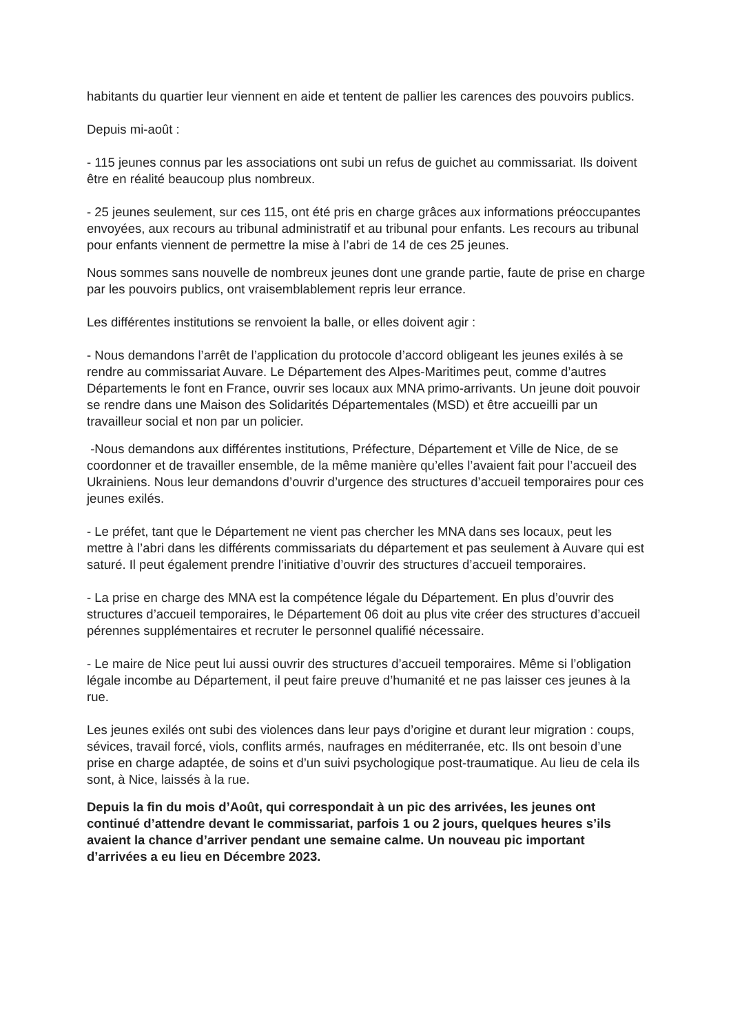habitants du quartier leur viennent en aide et tentent de pallier les carences des pouvoirs publics.
Depuis mi-août :
- 115 jeunes connus par les associations ont subi un refus de guichet au commissariat. Ils doivent être en réalité beaucoup plus nombreux.
- 25 jeunes seulement, sur ces 115, ont été pris en charge grâces aux informations préoccupantes envoyées, aux recours au tribunal administratif et au tribunal pour enfants. Les recours au tribunal pour enfants viennent de permettre la mise à l’abri de 14 de ces 25 jeunes.
Nous sommes sans nouvelle de nombreux jeunes dont une grande partie, faute de prise en charge par les pouvoirs publics, ont vraisemblablement repris leur errance.
Les différentes institutions se renvoient la balle, or elles doivent agir :
- Nous demandons l’arrêt de l’application du protocole d’accord obligeant les jeunes exilés à se rendre au commissariat Auvare. Le Département des Alpes-Maritimes peut, comme d’autres Départements le font en France, ouvrir ses locaux aux MNA primo-arrivants. Un jeune doit pouvoir se rendre dans une Maison des Solidarités Départementales (MSD) et être accueilli par un travailleur social et non par un policier.
-Nous demandons aux différentes institutions, Préfecture, Département et Ville de Nice, de se coordonner et de travailler ensemble, de la même manière qu’elles l’avaient fait pour l’accueil des Ukrainiens. Nous leur demandons d’ouvrir d’urgence des structures d’accueil temporaires pour ces jeunes exilés.
- Le préfet, tant que le Département ne vient pas chercher les MNA dans ses locaux, peut les mettre à l’abri dans les différents commissariats du département et pas seulement à Auvare qui est saturé. Il peut également prendre l’initiative d’ouvrir des structures d’accueil temporaires.
- La prise en charge des MNA est la compétence légale du Département. En plus d’ouvrir des structures d’accueil temporaires, le Département 06 doit au plus vite créer des structures d’accueil pérennes supplémentaires et recruter le personnel qualifié nécessaire.
- Le maire de Nice peut lui aussi ouvrir des structures d’accueil temporaires. Même si l’obligation légale incombe au Département, il peut faire preuve d’humanité et ne pas laisser ces jeunes à la rue.
Les jeunes exilés ont subi des violences dans leur pays d’origine et durant leur migration : coups, sévices, travail forcé, viols, conflits armés, naufrages en méditerranée, etc. Ils ont besoin d’une prise en charge adaptée, de soins et d’un suivi psychologique post-traumatique. Au lieu de cela ils sont, à Nice, laissés à la rue.
Depuis la fin du mois d’Août, qui correspondait à un pic des arrivées, les jeunes ont continué d’attendre devant le commissariat, parfois 1 ou 2 jours, quelques heures s’ils avaient la chance d’arriver pendant une semaine calme. Un nouveau pic important d’arrivées a eu lieu en Décembre 2023.